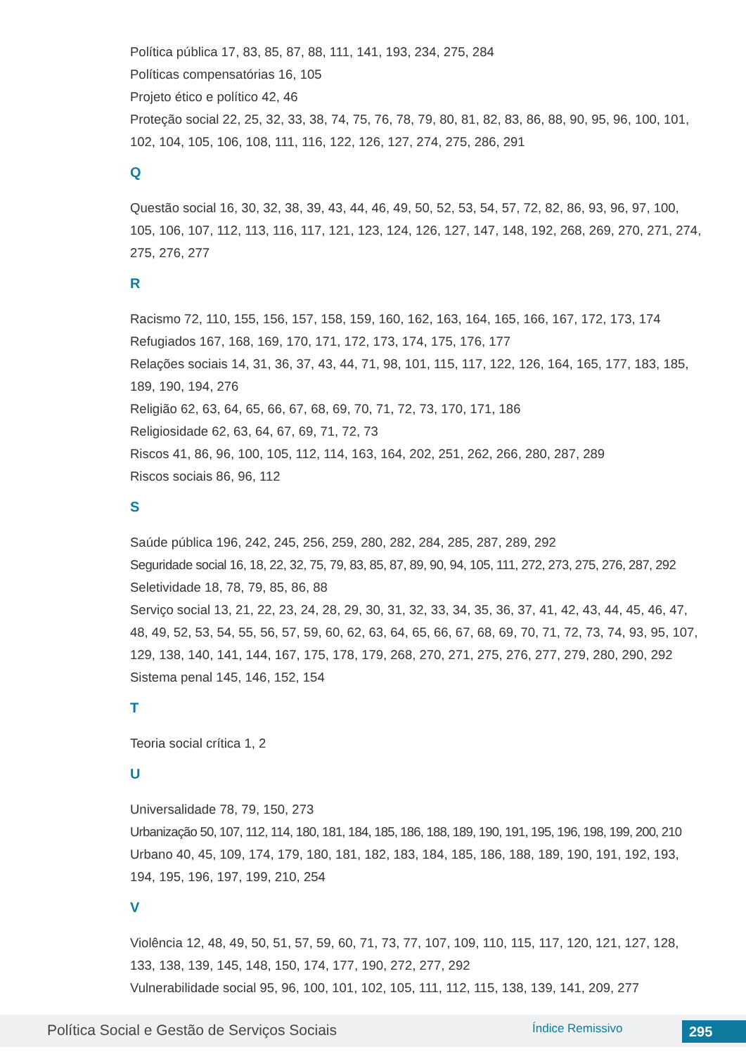Política pública 17, 83, 85, 87, 88, 111, 141, 193, 234, 275, 284
Políticas compensatórias 16, 105
Projeto ético e político 42, 46
Proteção social 22, 25, 32, 33, 38, 74, 75, 76, 78, 79, 80, 81, 82, 83, 86, 88, 90, 95, 96, 100, 101, 102, 104, 105, 106, 108, 111, 116, 122, 126, 127, 274, 275, 286, 291
Q
Questão social 16, 30, 32, 38, 39, 43, 44, 46, 49, 50, 52, 53, 54, 57, 72, 82, 86, 93, 96, 97, 100, 105, 106, 107, 112, 113, 116, 117, 121, 123, 124, 126, 127, 147, 148, 192, 268, 269, 270, 271, 274, 275, 276, 277
R
Racismo 72, 110, 155, 156, 157, 158, 159, 160, 162, 163, 164, 165, 166, 167, 172, 173, 174
Refugiados 167, 168, 169, 170, 171, 172, 173, 174, 175, 176, 177
Relações sociais 14, 31, 36, 37, 43, 44, 71, 98, 101, 115, 117, 122, 126, 164, 165, 177, 183, 185, 189, 190, 194, 276
Religião 62, 63, 64, 65, 66, 67, 68, 69, 70, 71, 72, 73, 170, 171, 186
Religiosidade 62, 63, 64, 67, 69, 71, 72, 73
Riscos 41, 86, 96, 100, 105, 112, 114, 163, 164, 202, 251, 262, 266, 280, 287, 289
Riscos sociais 86, 96, 112
S
Saúde pública 196, 242, 245, 256, 259, 280, 282, 284, 285, 287, 289, 292
Seguridade social 16, 18, 22, 32, 75, 79, 83, 85, 87, 89, 90, 94, 105, 111, 272, 273, 275, 276, 287, 292
Seletividade 18, 78, 79, 85, 86, 88
Serviço social 13, 21, 22, 23, 24, 28, 29, 30, 31, 32, 33, 34, 35, 36, 37, 41, 42, 43, 44, 45, 46, 47, 48, 49, 52, 53, 54, 55, 56, 57, 59, 60, 62, 63, 64, 65, 66, 67, 68, 69, 70, 71, 72, 73, 74, 93, 95, 107, 129, 138, 140, 141, 144, 167, 175, 178, 179, 268, 270, 271, 275, 276, 277, 279, 280, 290, 292
Sistema penal 145, 146, 152, 154
T
Teoria social crítica 1, 2
U
Universalidade 78, 79, 150, 273
Urbanização 50, 107, 112, 114, 180, 181, 184, 185, 186, 188, 189, 190, 191, 195, 196, 198, 199, 200, 210
Urbano 40, 45, 109, 174, 179, 180, 181, 182, 183, 184, 185, 186, 188, 189, 190, 191, 192, 193, 194, 195, 196, 197, 199, 210, 254
V
Violência 12, 48, 49, 50, 51, 57, 59, 60, 71, 73, 77, 107, 109, 110, 115, 117, 120, 121, 127, 128, 133, 138, 139, 145, 148, 150, 174, 177, 190, 272, 277, 292
Vulnerabilidade social 95, 96, 100, 101, 102, 105, 111, 112, 115, 138, 139, 141, 209, 277
Política Social e Gestão de Serviços Sociais Índice Remissivo 295